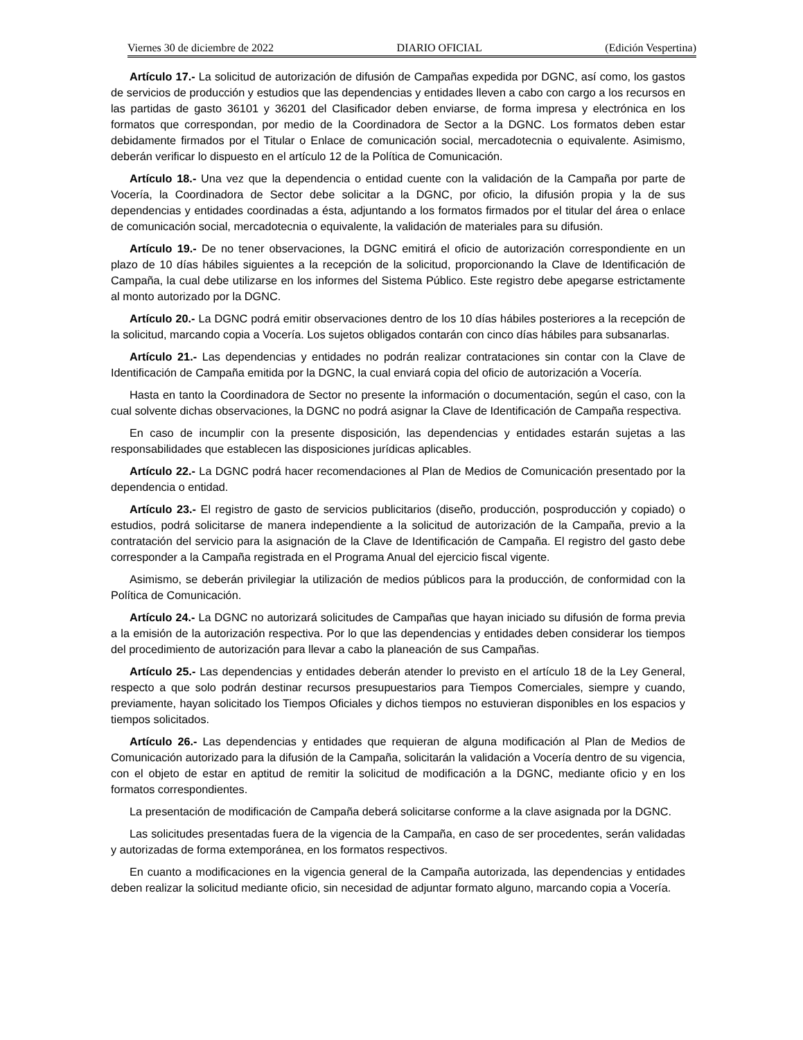Viernes 30 de diciembre de 2022 DIARIO OFICIAL (Edición Vespertina)
Artículo 17.- La solicitud de autorización de difusión de Campañas expedida por DGNC, así como, los gastos de servicios de producción y estudios que las dependencias y entidades lleven a cabo con cargo a los recursos en las partidas de gasto 36101 y 36201 del Clasificador deben enviarse, de forma impresa y electrónica en los formatos que correspondan, por medio de la Coordinadora de Sector a la DGNC. Los formatos deben estar debidamente firmados por el Titular o Enlace de comunicación social, mercadotecnia o equivalente. Asimismo, deberán verificar lo dispuesto en el artículo 12 de la Política de Comunicación.
Artículo 18.- Una vez que la dependencia o entidad cuente con la validación de la Campaña por parte de Vocería, la Coordinadora de Sector debe solicitar a la DGNC, por oficio, la difusión propia y la de sus dependencias y entidades coordinadas a ésta, adjuntando a los formatos firmados por el titular del área o enlace de comunicación social, mercadotecnia o equivalente, la validación de materiales para su difusión.
Artículo 19.- De no tener observaciones, la DGNC emitirá el oficio de autorización correspondiente en un plazo de 10 días hábiles siguientes a la recepción de la solicitud, proporcionando la Clave de Identificación de Campaña, la cual debe utilizarse en los informes del Sistema Público. Este registro debe apegarse estrictamente al monto autorizado por la DGNC.
Artículo 20.- La DGNC podrá emitir observaciones dentro de los 10 días hábiles posteriores a la recepción de la solicitud, marcando copia a Vocería. Los sujetos obligados contarán con cinco días hábiles para subsanarlas.
Artículo 21.- Las dependencias y entidades no podrán realizar contrataciones sin contar con la Clave de Identificación de Campaña emitida por la DGNC, la cual enviará copia del oficio de autorización a Vocería.
Hasta en tanto la Coordinadora de Sector no presente la información o documentación, según el caso, con la cual solvente dichas observaciones, la DGNC no podrá asignar la Clave de Identificación de Campaña respectiva.
En caso de incumplir con la presente disposición, las dependencias y entidades estarán sujetas a las responsabilidades que establecen las disposiciones jurídicas aplicables.
Artículo 22.- La DGNC podrá hacer recomendaciones al Plan de Medios de Comunicación presentado por la dependencia o entidad.
Artículo 23.- El registro de gasto de servicios publicitarios (diseño, producción, posproducción y copiado) o estudios, podrá solicitarse de manera independiente a la solicitud de autorización de la Campaña, previo a la contratación del servicio para la asignación de la Clave de Identificación de Campaña. El registro del gasto debe corresponder a la Campaña registrada en el Programa Anual del ejercicio fiscal vigente.
Asimismo, se deberán privilegiar la utilización de medios públicos para la producción, de conformidad con la Política de Comunicación.
Artículo 24.- La DGNC no autorizará solicitudes de Campañas que hayan iniciado su difusión de forma previa a la emisión de la autorización respectiva. Por lo que las dependencias y entidades deben considerar los tiempos del procedimiento de autorización para llevar a cabo la planeación de sus Campañas.
Artículo 25.- Las dependencias y entidades deberán atender lo previsto en el artículo 18 de la Ley General, respecto a que solo podrán destinar recursos presupuestarios para Tiempos Comerciales, siempre y cuando, previamente, hayan solicitado los Tiempos Oficiales y dichos tiempos no estuvieran disponibles en los espacios y tiempos solicitados.
Artículo 26.- Las dependencias y entidades que requieran de alguna modificación al Plan de Medios de Comunicación autorizado para la difusión de la Campaña, solicitarán la validación a Vocería dentro de su vigencia, con el objeto de estar en aptitud de remitir la solicitud de modificación a la DGNC, mediante oficio y en los formatos correspondientes.
La presentación de modificación de Campaña deberá solicitarse conforme a la clave asignada por la DGNC.
Las solicitudes presentadas fuera de la vigencia de la Campaña, en caso de ser procedentes, serán validadas y autorizadas de forma extemporánea, en los formatos respectivos.
En cuanto a modificaciones en la vigencia general de la Campaña autorizada, las dependencias y entidades deben realizar la solicitud mediante oficio, sin necesidad de adjuntar formato alguno, marcando copia a Vocería.